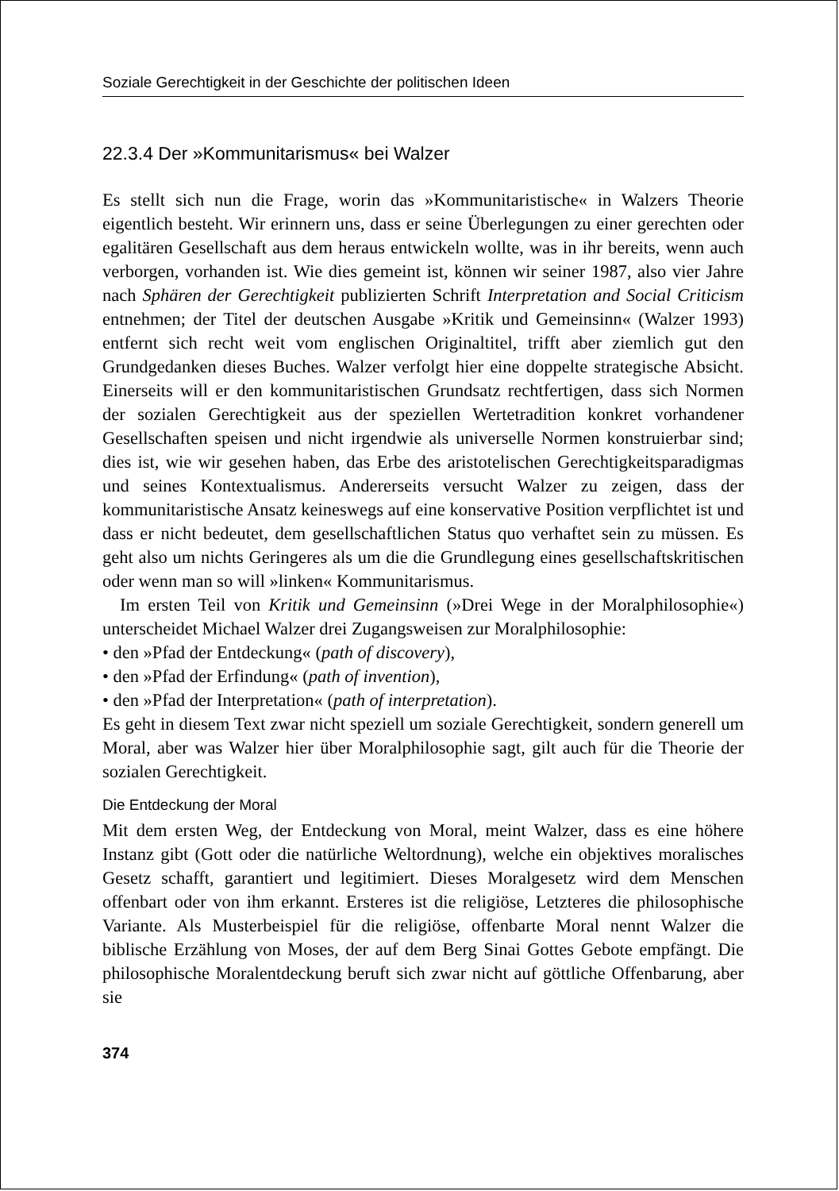Soziale Gerechtigkeit in der Geschichte der politischen Ideen
22.3.4 Der »Kommunitarismus« bei Walzer
Es stellt sich nun die Frage, worin das »Kommunitaristische« in Walzers Theorie eigentlich besteht. Wir erinnern uns, dass er seine Überlegungen zu einer gerechten oder egalitären Gesellschaft aus dem heraus entwickeln wollte, was in ihr bereits, wenn auch verborgen, vorhanden ist. Wie dies gemeint ist, können wir seiner 1987, also vier Jahre nach Sphären der Gerechtigkeit publizierten Schrift Interpretation and Social Criticism entnehmen; der Titel der deutschen Ausgabe »Kritik und Gemeinsinn« (Walzer 1993) entfernt sich recht weit vom englischen Originaltitel, trifft aber ziemlich gut den Grundgedanken dieses Buches. Walzer verfolgt hier eine doppelte strategische Absicht. Einerseits will er den kommunitaristischen Grundsatz rechtfertigen, dass sich Normen der sozialen Gerechtigkeit aus der speziellen Wertetradition konkret vorhandener Gesellschaften speisen und nicht irgendwie als universelle Normen konstruierbar sind; dies ist, wie wir gesehen haben, das Erbe des aristotelischen Gerechtigkeitsparadigmas und seines Kontextualismus. Andererseits versucht Walzer zu zeigen, dass der kommunitaristische Ansatz keineswegs auf eine konservative Position verpflichtet ist und dass er nicht bedeutet, dem gesellschaftlichen Status quo verhaftet sein zu müssen. Es geht also um nichts Geringeres als um die die Grundlegung eines gesellschaftskritischen oder wenn man so will »linken« Kommunitarismus.
Im ersten Teil von Kritik und Gemeinsinn (»Drei Wege in der Moralphilosophie«) unterscheidet Michael Walzer drei Zugangsweisen zur Moralphilosophie:
• den »Pfad der Entdeckung« (path of discovery),
• den »Pfad der Erfindung« (path of invention),
• den »Pfad der Interpretation« (path of interpretation).
Es geht in diesem Text zwar nicht speziell um soziale Gerechtigkeit, sondern generell um Moral, aber was Walzer hier über Moralphilosophie sagt, gilt auch für die Theorie der sozialen Gerechtigkeit.
Die Entdeckung der Moral
Mit dem ersten Weg, der Entdeckung von Moral, meint Walzer, dass es eine höhere Instanz gibt (Gott oder die natürliche Weltordnung), welche ein objektives moralisches Gesetz schafft, garantiert und legitimiert. Dieses Moralgesetz wird dem Menschen offenbart oder von ihm erkannt. Ersteres ist die religiöse, Letzteres die philosophische Variante. Als Musterbeispiel für die religiöse, offenbarte Moral nennt Walzer die biblische Erzählung von Moses, der auf dem Berg Sinai Gottes Gebote empfängt. Die philosophische Moralentdeckung beruft sich zwar nicht auf göttliche Offenbarung, aber sie
374